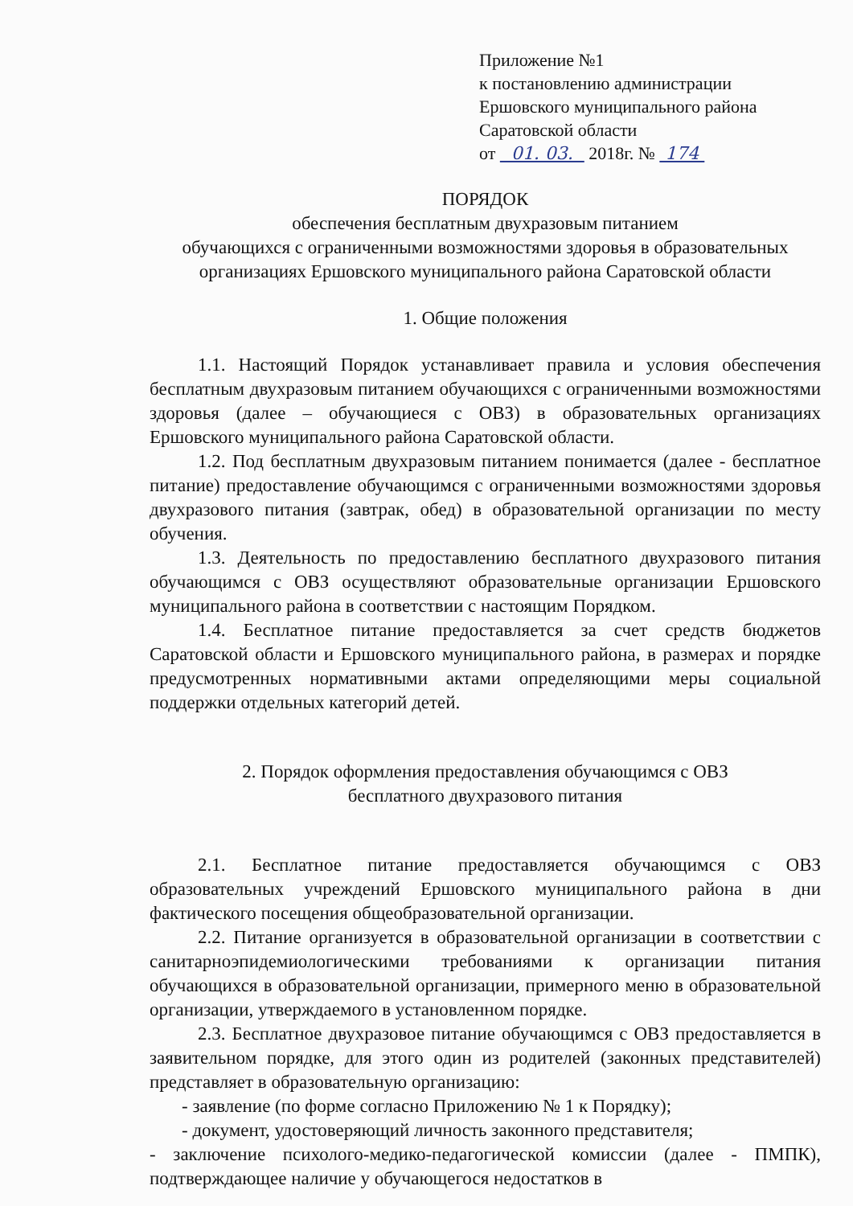Приложение №1
к постановлению администрации
Ершовского муниципального района
Саратовской области
от 01. 03. 2018г. № 174
ПОРЯДОК
обеспечения бесплатным двухразовым питанием
обучающихся с ограниченными возможностями здоровья в образовательных
организациях Ершовского муниципального района Саратовской области
1. Общие положения
1.1. Настоящий Порядок устанавливает правила и условия обеспечения бесплатным двухразовым питанием обучающихся с ограниченными возможностями здоровья (далее – обучающиеся с ОВЗ) в образовательных организациях Ершовского муниципального района Саратовской области.
1.2. Под бесплатным двухразовым питанием понимается (далее - бесплатное питание) предоставление обучающимся с ограниченными возможностями здоровья двухразового питания (завтрак, обед) в образовательной организации по месту обучения.
1.3. Деятельность по предоставлению бесплатного двухразового питания обучающимся с ОВЗ осуществляют образовательные организации Ершовского муниципального района в соответствии с настоящим Порядком.
1.4. Бесплатное питание предоставляется за счет средств бюджетов Саратовской области и Ершовского муниципального района, в размерах и порядке предусмотренных нормативными актами определяющими меры социальной поддержки отдельных категорий детей.
2. Порядок оформления предоставления обучающимся с ОВЗ
бесплатного двухразового питания
2.1. Бесплатное питание предоставляется обучающимся с ОВЗ образовательных учреждений Ершовского муниципального района в дни фактического посещения общеобразовательной организации.
2.2. Питание организуется в образовательной организации в соответствии с санитарноэпидемиологическими требованиями к организации питания обучающихся в образовательной организации, примерного меню в образовательной организации, утверждаемого в установленном порядке.
2.3. Бесплатное двухразовое питание обучающимся с ОВЗ предоставляется в заявительном порядке, для этого один из родителей (законных представителей) представляет в образовательную организацию:
- заявление (по форме согласно Приложению № 1 к Порядку);
- документ, удостоверяющий личность законного представителя;
- заключение психолого-медико-педагогической комиссии (далее - ПМПК), подтверждающее наличие у обучающегося недостатков в